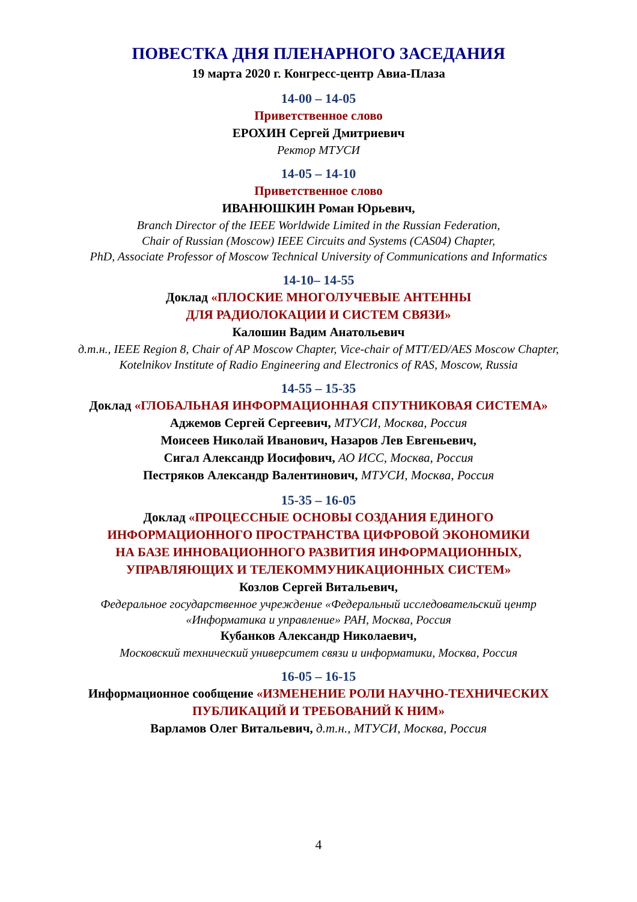ПОВЕСТКА ДНЯ ПЛЕНАРНОГО ЗАСЕДАНИЯ
19 марта 2020 г. Конгресс-центр Авиа-Плаза
14-00 – 14-05
Приветственное слово
ЕРОХИН Сергей Дмитриевич
Ректор МТУСИ
14-05 – 14-10
Приветственное слово
ИВАНЮШКИН Роман Юрьевич,
Branch Director of the IEEE Worldwide Limited in the Russian Federation,
Chair of Russian (Moscow) IEEE Circuits and Systems (CAS04) Chapter,
PhD, Associate Professor of Moscow Technical University of Communications and Informatics
14-10– 14-55
Доклад «ПЛОСКИЕ МНОГОЛУЧЕВЫЕ АНТЕННЫ
ДЛЯ РАДИОЛОКАЦИИ И СИСТЕМ СВЯЗИ»
Калошин Вадим Анатольевич
д.т.н., IEEE Region 8, Chair of AP Moscow Chapter, Vice-chair of MTT/ED/AES Moscow Chapter,
Kotelnikov Institute of Radio Engineering and Electronics of RAS, Moscow, Russia
14-55 – 15-35
Доклад «ГЛОБАЛЬНАЯ ИНФОРМАЦИОННАЯ СПУТНИКОВАЯ СИСТЕМА»
Аджемов Сергей Сергеевич, МТУСИ, Москва, Россия
Моисеев Николай Иванович, Назаров Лев Евгеньевич,
Сигал Александр Иосифович, АО ИСС, Москва, Россия
Пестряков Александр Валентинович, МТУСИ, Москва, Россия
15-35 – 16-05
Доклад «ПРОЦЕССНЫЕ ОСНОВЫ СОЗДАНИЯ ЕДИНОГО
ИНФОРМАЦИОННОГО ПРОСТРАНСТВА ЦИФРОВОЙ ЭКОНОМИКИ
НА БАЗЕ ИННОВАЦИОННОГО РАЗВИТИЯ ИНФОРМАЦИОННЫХ,
УПРАВЛЯЮЩИХ И ТЕЛЕКОММУНИКАЦИОННЫХ СИСТЕМ»
Козлов Сергей Витальевич,
Федеральное государственное учреждение «Федеральный исследовательский центр
«Информатика и управление» РАН, Москва, Россия
Кубанков Александр Николаевич,
Московский технический университет связи и информатики, Москва, Россия
16-05 – 16-15
Информационное сообщение «ИЗМЕНЕНИЕ РОЛИ НАУЧНО-ТЕХНИЧЕСКИХ
ПУБЛИКАЦИЙ И ТРЕБОВАНИЙ К НИМ»
Варламов Олег Витальевич, д.т.н., МТУСИ, Москва, Россия
4